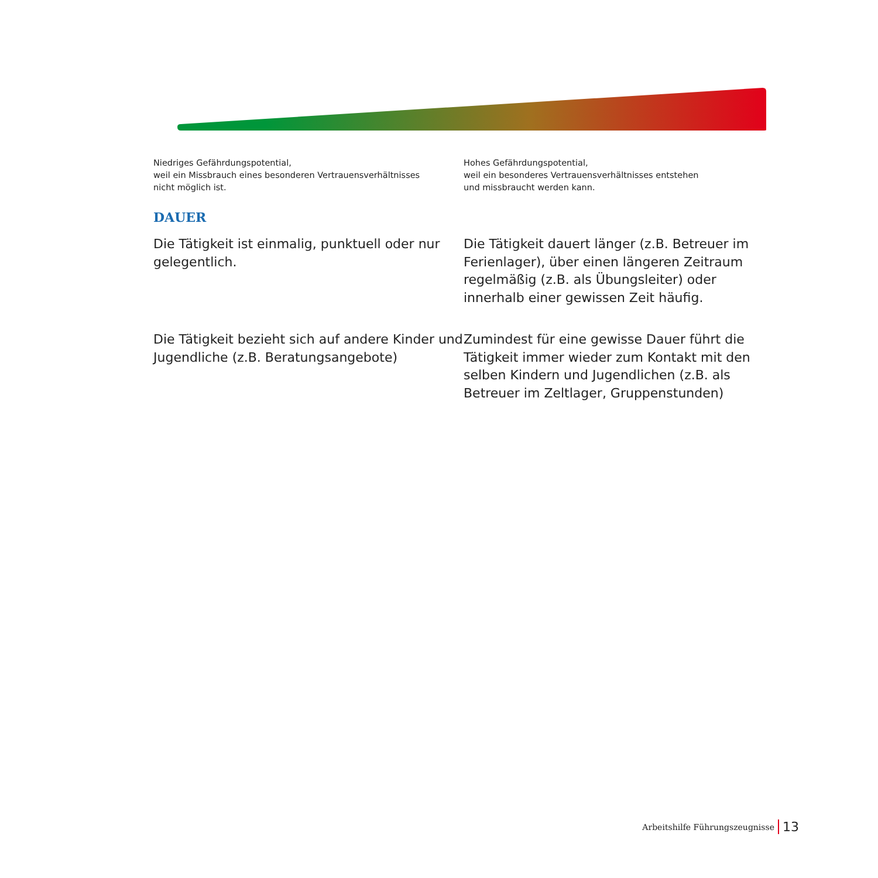Niedriges Gefährdungspotential,
weil ein Missbrauch eines besonderen Vertrauensverhältnisses
nicht möglich ist.
Hohes Gefährdungspotential,
weil ein besonderes Vertrauensverhältnisses entstehen
und missbraucht werden kann.
DAUER
Die Tätigkeit ist einmalig, punktuell oder nur gelegentlich.
Die Tätigkeit dauert länger (z.B. Betreuer im Ferienlager), über einen längeren Zeitraum regelmäßig (z.B. als Übungsleiter) oder innerhalb einer gewissen Zeit häufig.
Die Tätigkeit bezieht sich auf andere Kinder und Jugendliche (z.B. Beratungsangebote)
Zumindest für eine gewisse Dauer führt die Tätigkeit immer wieder zum Kontakt mit den selben Kindern und Jugendlichen (z.B. als Betreuer im Zeltlager, Gruppenstunden)
Arbeitshilfe Führungszeugnisse 13